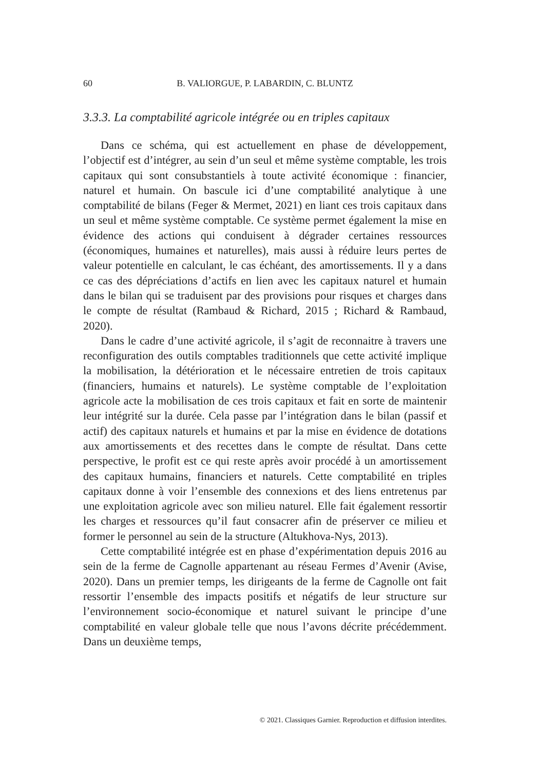60 B. VALIORGUE, P. LABARDIN, C. BLUNTZ
3.3.3. La comptabilité agricole intégrée ou en triples capitaux
Dans ce schéma, qui est actuellement en phase de développement, l’objectif est d’intégrer, au sein d’un seul et même système comptable, les trois capitaux qui sont consubstantiels à toute activité économique : financier, naturel et humain. On bascule ici d’une comptabilité analytique à une comptabilité de bilans (Feger & Mermet, 2021) en liant ces trois capitaux dans un seul et même système comptable. Ce système permet également la mise en évidence des actions qui conduisent à dégrader certaines ressources (économiques, humaines et naturelles), mais aussi à réduire leurs pertes de valeur potentielle en calculant, le cas échéant, des amortissements. Il y a dans ce cas des dépréciations d’actifs en lien avec les capitaux naturel et humain dans le bilan qui se traduisent par des provisions pour risques et charges dans le compte de résultat (Rambaud & Richard, 2015 ; Richard & Rambaud, 2020).
Dans le cadre d’une activité agricole, il s’agit de reconnaitre à travers une reconfiguration des outils comptables traditionnels que cette activité implique la mobilisation, la détérioration et le nécessaire entretien de trois capitaux (financiers, humains et naturels). Le système comptable de l’exploitation agricole acte la mobilisation de ces trois capitaux et fait en sorte de maintenir leur intégrité sur la durée. Cela passe par l’intégration dans le bilan (passif et actif) des capitaux naturels et humains et par la mise en évidence de dotations aux amortissements et des recettes dans le compte de résultat. Dans cette perspective, le profit est ce qui reste après avoir procédé à un amortissement des capitaux humains, financiers et naturels. Cette comptabilité en triples capitaux donne à voir l’ensemble des connexions et des liens entretenus par une exploitation agricole avec son milieu naturel. Elle fait également ressortir les charges et ressources qu’il faut consacrer afin de préserver ce milieu et former le personnel au sein de la structure (Altukhova-Nys, 2013).
Cette comptabilité intégrée est en phase d’expérimentation depuis 2016 au sein de la ferme de Cagnolle appartenant au réseau Fermes d’Avenir (Avise, 2020). Dans un premier temps, les dirigeants de la ferme de Cagnolle ont fait ressortir l’ensemble des impacts positifs et négatifs de leur structure sur l’environnement socio-économique et naturel suivant le principe d’une comptabilité en valeur globale telle que nous l’avons décrite précédemment. Dans un deuxième temps,
© 2021. Classiques Garnier. Reproduction et diffusion interdites.